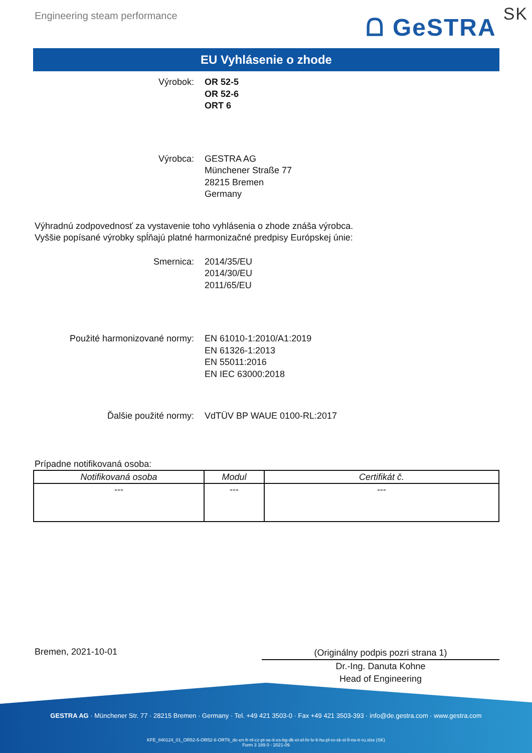Engineering steam performance
ᗝ GeSTRA SK
EU Vyhlásenie o zhode
Výrobok: OR 52-5
OR 52-6
ORT 6
Výrobca: GESTRA AG
Münchener Straße 77
28215 Bremen
Germany
Výhradnú zodpovednosť za vystavenie toho vyhlásenia o zhode znáša výrobca.
Vyššie popísané výrobky spĺňajú platné harmonizačné predpisy Európskej únie:
Smernica: 2014/35/EU
2014/30/EU
2011/65/EU
Použité harmonizované normy: EN 61010-1:2010/A1:2019
EN 61326-1:2013
EN 55011:2016
EN IEC 63000:2018
Ďalšie použité normy: VdTÜV BP WAUE 0100-RL:2017
Prípadne notifikovaná osoba:
| Notifikovaná osoba | Modul | Certifikát č. |
| --- | --- | --- |
| --- | --- | --- |
Bremen, 2021-10-01
(Originálny podpis pozri strana 1)
Dr.-Ing. Danuta Kohne
Head of Engineering
GESTRA AG · Münchener Str. 77 · 28215 Bremen · Germany · Tel. +49 421 3503-0 · Fax +49 421 3503-393 · info@de.gestra.com · www.gestra.com
KFE_840124_01_OR52-5-OR52-6-ORT6_de-en-fr-nl-cz-pt-se-it-es-bg-dk-et-el-hr-lv-lt-hu-pl-ro-sk-sl-fi-no-tr-ru.xlsx (SK)
Form 3 189 0 - 2021-09